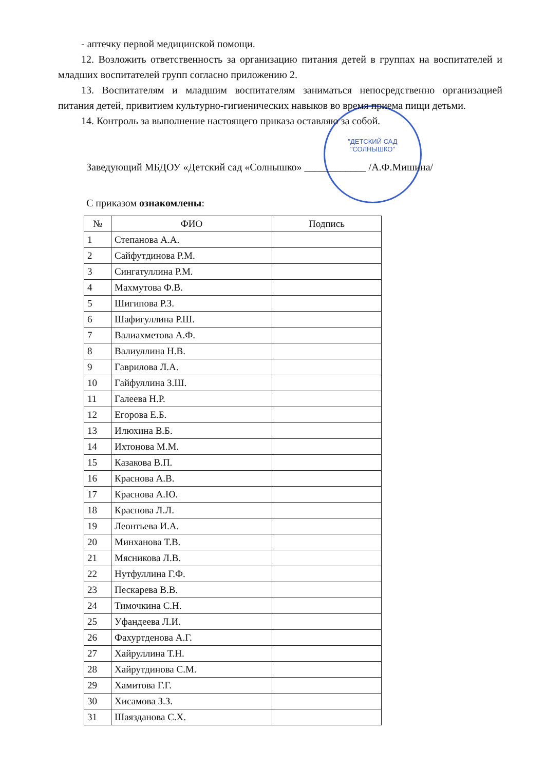"ДЕТСКИЙ САД
"СОЛНЫШКО"
- аптечку первой медицинской помощи.
12. Возложить ответственность за организацию питания детей в группах на воспитателей и младших воспитателей групп согласно приложению 2.
13. Воспитателям и младшим воспитателям заниматься непосредственно организацией питания детей, привитием культурно-гигиенических навыков во время приема пищи детьми.
14. Контроль за выполнение настоящего приказа оставляю за собой.
Заведующий МБДОУ «Детский сад «Солнышко» ____________ /А.Ф.Мишина/
С приказом ознакомлены:
| № | ФИО | Подпись |
| --- | --- | --- |
| 1 | Степанова А.А. | |
| 2 | Сайфутдинова Р.М. | |
| 3 | Сингатуллина Р.М. | |
| 4 | Махмутова Ф.В. | |
| 5 | Шигипова Р.З. | |
| 6 | Шафигуллина Р.Ш. | |
| 7 | Валиахметова А.Ф. | |
| 8 | Валиуллина Н.В. | |
| 9 | Гаврилова Л.А. | |
| 10 | Гайфуллина З.Ш. | |
| 11 | Галеева Н.Р. | |
| 12 | Егорова Е.Б. | |
| 13 | Илюхина В.Б. | |
| 14 | Ихтонова М.М. | |
| 15 | Казакова В.П. | |
| 16 | Краснова А.В. | |
| 17 | Краснова А.Ю. | |
| 18 | Краснова Л.Л. | |
| 19 | Леонтьева И.А. | |
| 20 | Минханова Т.В. | |
| 21 | Мясникова Л.В. | |
| 22 | Нутфуллина Г.Ф. | |
| 23 | Пескарева В.В. | |
| 24 | Тимочкина С.Н. | |
| 25 | Уфандеева Л.И. | |
| 26 | Фахуртденова А.Г. | |
| 27 | Хайруллина Т.Н. | |
| 28 | Хайрутдинова С.М. | |
| 29 | Хамитова Г.Г. | |
| 30 | Хисамова З.З. | |
| 31 | Шаязданова С.Х. | |